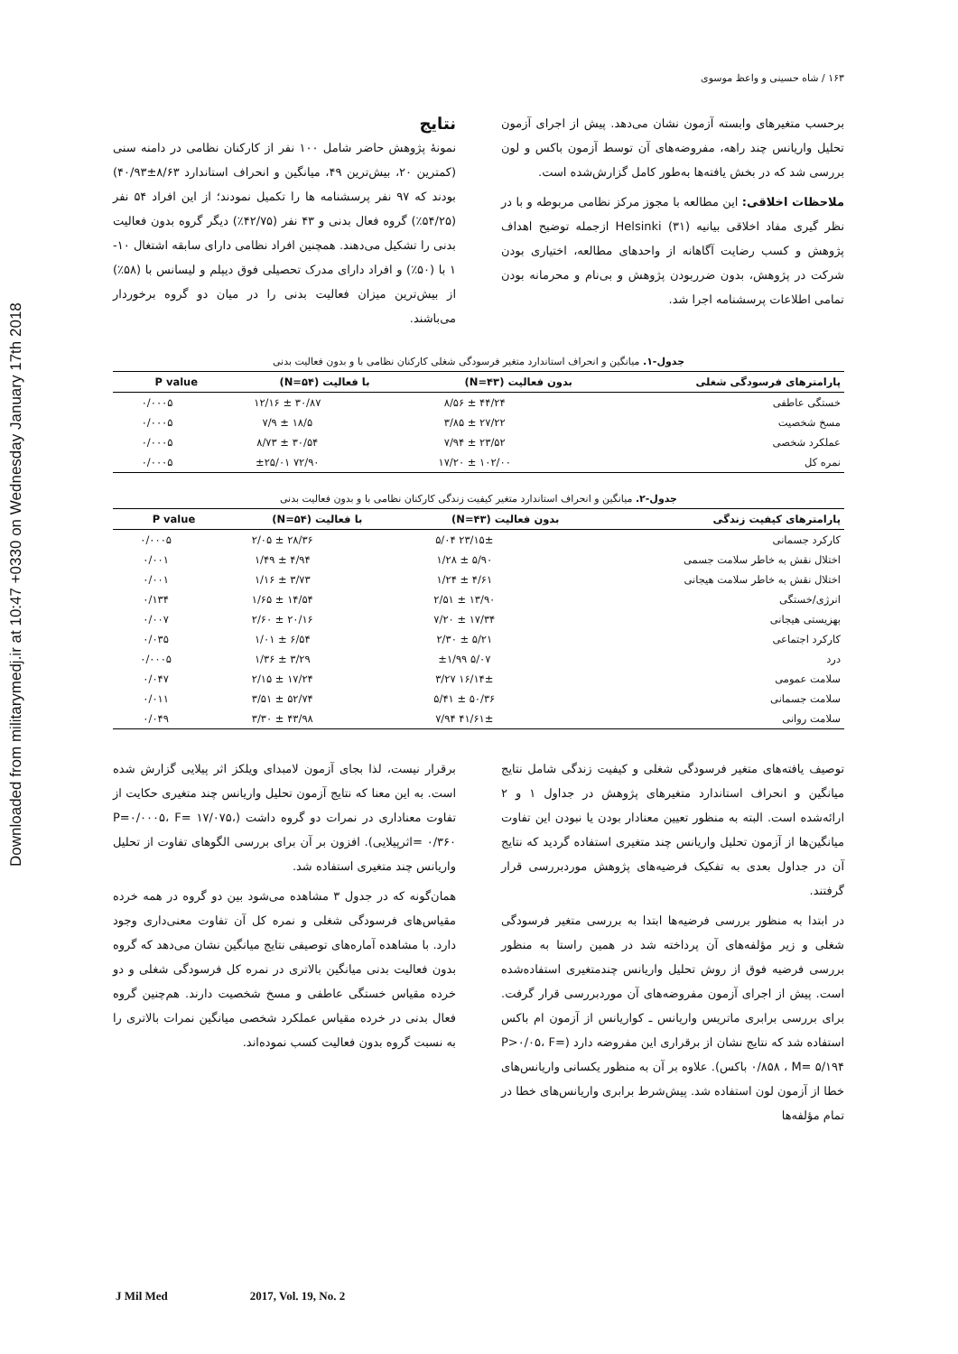Downloaded from militarymedj.ir at 10:47 +0330 on Wednesday January 17th 2018
۱۶۳ / شاه حسینی و واعظ موسوی
برحسب متغیرهای وابسته آزمون نشان می‌دهد. پیش از اجرای آزمون تحلیل واریانس چند راهه، مفروضه‌های آن توسط آزمون باکس و لون بررسی شد که در بخش یافته‌ها به‌طور کامل گزارش‌شده است.
ملاحظات اخلاقی: این مطالعه با مجوز مرکز نظامی مربوطه و با در نظر گیری مفاد اخلاقی بیانیه Helsinki (۳۱) ازجمله توضیح اهداف پژوهش و کسب رضایت آگاهانه از واحدهای مطالعه، اختیاری بودن شرکت در پژوهش، بدون ضرربودن پژوهش و بی‌نام و محرمانه بودن تمامی اطلاعات پرسشنامه اجرا شد.
نتایج
نمونهٔ پژوهش حاضر شامل ۱۰۰ نفر از کارکنان نظامی در دامنه سنی (کمترین ۲۰، بیش‌ترین ۴۹، میانگین و انحراف استاندارد ۸/۶۳±۴۰/۹۳) بودند که ۹۷ نفر پرسشنامه ها را تکمیل نمودند؛ از این افراد ۵۴ نفر (۵۴/۲۵٪) گروه فعال بدنی و ۴۳ نفر (۴۲/۷۵٪) دیگر گروه بدون فعالیت بدنی را تشکیل می‌دهند. همچنین افراد نظامی دارای سابقه اشتغال ۱۰- ۱ با (۵۰٪) و افراد دارای مدرک تحصیلی فوق دیپلم و لیسانس با (۵۸٪) از بیش‌ترین میزان فعالیت بدنی را در میان دو گروه برخوردار می‌باشند.
جدول-۱. میانگین و انحراف استاندارد متغیر فرسودگی شغلی کارکنان نظامی با و بدون فعالیت بدنی
| پارامترهای فرسودگی شغلی | بدون فعالیت (N=۴۳) | با فعالیت (N=۵۴) | P value |
| --- | --- | --- | --- |
| خستگی عاطفی | ۴۴/۲۴ ± ۸/۵۶ | ۳۰/۸۷ ± ۱۲/۱۶ | ۰/۰۰۰۵ |
| مسخ شخصیت | ۲۷/۲۲ ± ۳/۸۵ | ۱۸/۵ ± ۷/۹ | ۰/۰۰۰۵ |
| عملکرد شخصی | ۲۳/۵۲ ± ۷/۹۴ | ۳۰/۵۴ ± ۸/۷۳ | ۰/۰۰۰۵ |
| نمره کل | ۱۰۲/۰۰ ± ۱۷/۲۰ | ۷۲/۹۰ ±۲۵/۰۱ | ۰/۰۰۰۵ |
جدول-۲. میانگین و انحراف استاندارد متغیر کیفیت زندگی کارکنان نظامی با و بدون فعالیت بدنی
| پارامترهای کیفیت زندگی | بدون فعالیت (N=۴۳) | با فعالیت (N=۵۴) | P value |
| --- | --- | --- | --- |
| کارکرد جسمانی | ۲۳/۱۵± ۵/۰۴ | ۲۸/۳۶ ± ۲/۰۵ | ۰/۰۰۰۵ |
| اختلال نقش به خاطر سلامت جسمی | ۵/۹۰ ± ۱/۲۸ | ۴/۹۴ ± ۱/۴۹ | ۰/۰۰۱ |
| اختلال نقش به خاطر سلامت هیجانی | ۴/۶۱ ± ۱/۲۴ | ۳/۷۳ ± ۱/۱۶ | ۰/۰۰۱ |
| انرژی/خستگی | ۱۳/۹۰ ± ۲/۵۱ | ۱۴/۵۴ ± ۱/۶۵ | ۰/۱۳۴ |
| بهزیستی هیجانی | ۱۷/۳۴ ± ۷/۲۰ | ۲۰/۱۶ ± ۲/۶۰ | ۰/۰۰۷ |
| کارکرد اجتماعی | ۵/۲۱ ± ۲/۳۰ | ۶/۵۴ ± ۱/۰۱ | ۰/۰۳۵ |
| درد | ۵/۰۷ ±۱/۹۹ | ۳/۲۹ ± ۱/۳۶ | ۰/۰۰۰۵ |
| سلامت عمومی | ۱۶/۱۴± ۳/۲۷ | ۱۷/۲۴ ± ۲/۱۵ | ۰/۰۴۷ |
| سلامت جسمانی | ۵۰/۳۶ ± ۵/۴۱ | ۵۲/۷۴ ± ۳/۵۱ | ۰/۰۱۱ |
| سلامت روانی | ۴۱/۶۱± ۷/۹۴ | ۴۳/۹۸ ± ۳/۳۰ | ۰/۰۴۹ |
توصیف یافته‌های متغیر فرسودگی شغلی و کیفیت زندگی شامل نتایج میانگین و انحراف استاندارد متغیرهای پژوهش در جداول ۱ و ۲ ارائه‌شده است. البته به منظور تعیین معنادار بودن یا نبودن این تفاوت میانگین‌ها از آزمون تحلیل واریانس چند متغیری استفاده گردید که نتایج آن در جداول بعدی به تفکیک فرضیه‌های پژوهش موردبررسی قرار گرفتند.
در ابتدا به منظور بررسی فرضیه‌ها ابتدا به بررسی متغیر فرسودگی شغلی و زیر مؤلفه‌های آن پرداخته شد در همین راستا به منظور بررسی فرضیه فوق از روش تحلیل واریانس چندمتغیری استفاده‌شده است. پیش از اجرای آزمون مفروضه‌های آن موردبررسی قرار گرفت. برای بررسی برابری ماتریس واریانس ـ کواریانس از آزمون ام باکس استفاده شد که نتایج نشان از برقراری این مفروضه دارد (P>۰/۰۵، F= ۰/۸۵۸ ، M= ۵/۱۹۴ باکس). علاوه بر آن به منظور یکسانی واریانس‌های خطا از آزمون لون استفاده شد. پیش‌شرط برابری واریانس‌های خطا در تمام مؤلفه‌ها
برقرار نیست، لذا بجای آزمون لامبدای ویلکز اثر پیلایی گزارش شده است. به این معنا که نتایج آزمون تحلیل واریانس چند متغیری حکایت از تفاوت معناداری در نمرات دو گروه داشت (P=۰/۰۰۰۵، F= ۱۷/۰۷۵، ۰/۳۶۰ =اثرپیلایی). افزون بر آن برای بررسی الگوهای تفاوت از تحلیل واریانس چند متغیری استفاده شد.
همان‌گونه که در جدول ۳ مشاهده می‌شود بین دو گروه در همه خرده مقیاس‌های فرسودگی شغلی و نمره کل آن تفاوت معنی‌داری وجود دارد. با مشاهده آماره‌های توصیفی نتایج میانگین نشان می‌دهد که گروه بدون فعالیت بدنی میانگین بالاتری در نمره کل فرسودگی شغلی و دو خرده مقیاس خستگی عاطفی و مسخ شخصیت دارند. هم‌چنین گروه فعال بدنی در خرده مقیاس عملکرد شخصی میانگین نمرات بالاتری را به نسبت گروه بدون فعالیت کسب نموده‌اند.
J Mil Med 2017, Vol. 19, No. 2